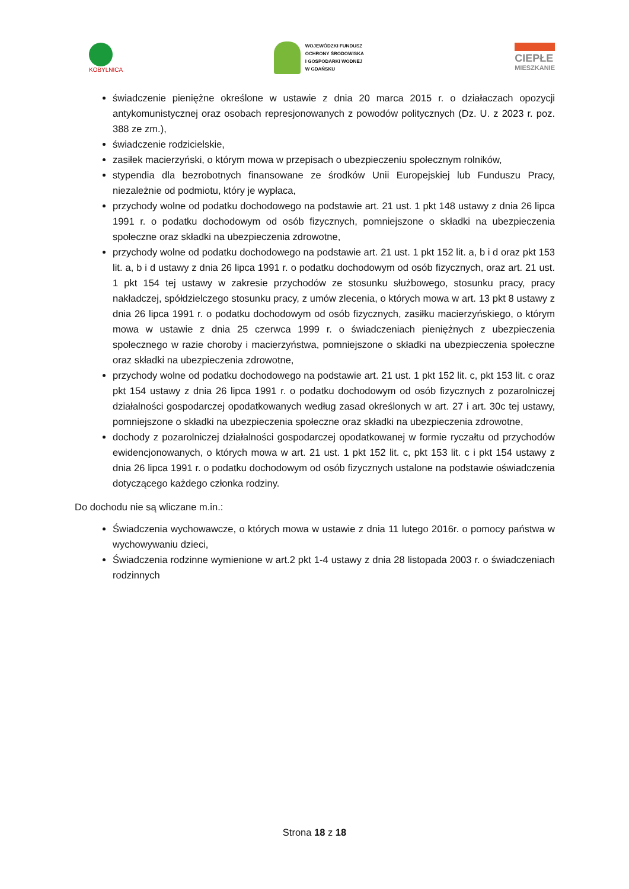KOBYLNICA
WOJEWÓDZKI FUNDUSZ
OCHRONY ŚRODOWISKA
I GOSPODARKI WODNEJ
W GDAŃSKU
CIEPŁE
MIESZKANIE
świadczenie pieniężne określone w ustawie z dnia 20 marca 2015 r. o działaczach opozycji antykomunistycznej oraz osobach represjonowanych z powodów politycznych (Dz. U. z 2023 r. poz. 388 ze zm.),
świadczenie rodzicielskie,
zasiłek macierzyński, o którym mowa w przepisach o ubezpieczeniu społecznym rolników,
stypendia dla bezrobotnych finansowane ze środków Unii Europejskiej lub Funduszu Pracy, niezależnie od podmiotu, który je wypłaca,
przychody wolne od podatku dochodowego na podstawie art. 21 ust. 1 pkt 148 ustawy z dnia 26 lipca 1991 r. o podatku dochodowym od osób fizycznych, pomniejszone o składki na ubezpieczenia społeczne oraz składki na ubezpieczenia zdrowotne,
przychody wolne od podatku dochodowego na podstawie art. 21 ust. 1 pkt 152 lit. a, b i d oraz pkt 153 lit. a, b i d ustawy z dnia 26 lipca 1991 r. o podatku dochodowym od osób fizycznych, oraz art. 21 ust. 1 pkt 154 tej ustawy w zakresie przychodów ze stosunku służbowego, stosunku pracy, pracy nakładczej, spółdzielczego stosunku pracy, z umów zlecenia, o których mowa w art. 13 pkt 8 ustawy z dnia 26 lipca 1991 r. o podatku dochodowym od osób fizycznych, zasiłku macierzyńskiego, o którym mowa w ustawie z dnia 25 czerwca 1999 r. o świadczeniach pieniężnych z ubezpieczenia społecznego w razie choroby i macierzyństwa, pomniejszone o składki na ubezpieczenia społeczne oraz składki na ubezpieczenia zdrowotne,
przychody wolne od podatku dochodowego na podstawie art. 21 ust. 1 pkt 152 lit. c, pkt 153 lit. c oraz pkt 154 ustawy z dnia 26 lipca 1991 r. o podatku dochodowym od osób fizycznych z pozarolniczej działalności gospodarczej opodatkowanych według zasad określonych w art. 27 i art. 30c tej ustawy, pomniejszone o składki na ubezpieczenia społeczne oraz składki na ubezpieczenia zdrowotne,
dochody z pozarolniczej działalności gospodarczej opodatkowanej w formie ryczałtu od przychodów ewidencjonowanych, o których mowa w art. 21 ust. 1 pkt 152 lit. c, pkt 153 lit. c i pkt 154 ustawy z dnia 26 lipca 1991 r. o podatku dochodowym od osób fizycznych ustalone na podstawie oświadczenia dotyczącego każdego członka rodziny.
Do dochodu nie są wliczane m.in.:
Świadczenia wychowawcze, o których mowa w ustawie z dnia 11 lutego 2016r. o pomocy państwa w wychowywaniu dzieci,
Świadczenia rodzinne wymienione w art.2 pkt 1-4 ustawy z dnia 28 listopada 2003 r. o świadczeniach rodzinnych
Strona 18 z 18